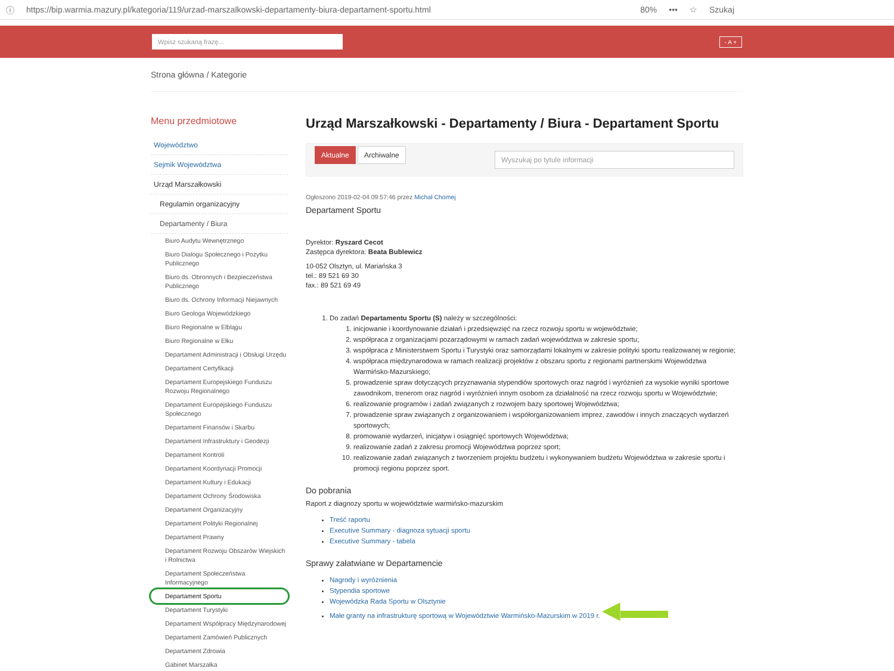ⓘ https://bip.warmia.mazury.pl/kategoria/119/urzad-marszalkowski-departamenty-biura-departament-sportu.html 80% ••• ☆ Szukaj
Wpisz szukaną frazę...
- A +
Strona główna / Kategorie
Menu przedmiotowe
Województwo
Sejmik Województwa
Urząd Marszałkowski
Regulamin organizacyjny
Departamenty / Biura
Biuro Audytu Wewnętrznego
Biuro Dialogu Społecznego i Pożytku Publicznego
Biuro ds. Obronnych i Bezpieczeństwa Publicznego
Biuro ds. Ochrony Informacji Niejawnych
Biuro Geologa Wojewódzkiego
Biuro Regionalne w Elblągu
Biuro Regionalne w Ełku
Departament Administracji i Obsługi Urzędu
Departament Certyfikacji
Departament Europejskiego Funduszu Rozwoju Regionalnego
Departament Europejskiego Funduszu Społecznego
Departament Finansów i Skarbu
Departament Infrastruktury i Geodezji
Departament Kontroli
Departament Koordynacji Promocji
Departament Kultury i Edukacji
Departament Ochrony Środowiska
Departament Organizacyjny
Departament Polityki Regionalnej
Departament Prawny
Departament Rozwoju Obszarów Wiejskich i Rolnictwa
Departament Społeczeństwa Informacyjnego
Departament Sportu
Departament Turystyki
Departament Współpracy Międzynarodowej
Departament Zamówień Publicznych
Departament Zdrowia
Gabinet Marszałka
Urząd Marszałkowski - Departamenty / Biura - Departament Sportu
Aktualne Archiwalne Wyszukaj po tytule informacji
Ogłoszono 2019-02-04 09:57:46 przez Michał Chomej
Departament Sportu
Dyrektor: Ryszard Cecot
Zastępca dyrektora: Beata Bublewicz
10-052 Olsztyn, ul. Mariańska 3
tel.: 89 521 69 30
fax.: 89 521 69 49
1. Do zadań Departamentu Sportu (S) należy w szczególności:
1. inicjowanie i koordynowanie działań i przedsięwzięć na rzecz rozwoju sportu w województwie;
2. współpraca z organizacjami pozarządowymi w ramach zadań województwa w zakresie sportu;
3. współpraca z Ministerstwem Sportu i Turystyki oraz samorządami lokalnymi w zakresie polityki sportu realizowanej w regionie;
4. współpraca międzynarodowa w ramach realizacji projektów z obszaru sportu z regionami partnerskimi Województwa Warmińsko-Mazurskiego;
5. prowadzenie spraw dotyczących przyznawania stypendiów sportowych oraz nagród i wyróżnień za wysokie wyniki sportowe zawodnikom, trenerom oraz nagród i wyróżnień innym osobom za działalność na rzecz rozwoju sportu w Województwie;
6. realizowanie programów i zadań związanych z rozwojem bazy sportowej Województwa;
7. prowadzenie spraw związanych z organizowaniem i współorganizowaniem imprez, zawodów i innych znaczących wydarzeń sportowych;
8. promowanie wydarzeń, inicjatyw i osiągnięć sportowych Województwa;
9. realizowanie zadań z zakresu promocji Województwa poprzez sport;
10. realizowanie zadań związanych z tworzeniem projektu budżetu i wykonywaniem budżetu Województwa w zakresie sportu i promocji regionu poprzez sport.
Do pobrania
Raport z diagnozy sportu w województwie warmińsko-mazurskim
Treść raportu
Executive Summary - diagnoza sytuacji sportu
Executive Summary - tabela
Sprawy załatwiane w Departamencie
Nagrody i wyróżnienia
Stypendia sportowe
Wojewódzka Rada Sportu w Olsztynie
Małe granty na infrastrukturę sportową w Województwie Warmińsko-Mazurskim w 2019 r. ◀▬▬